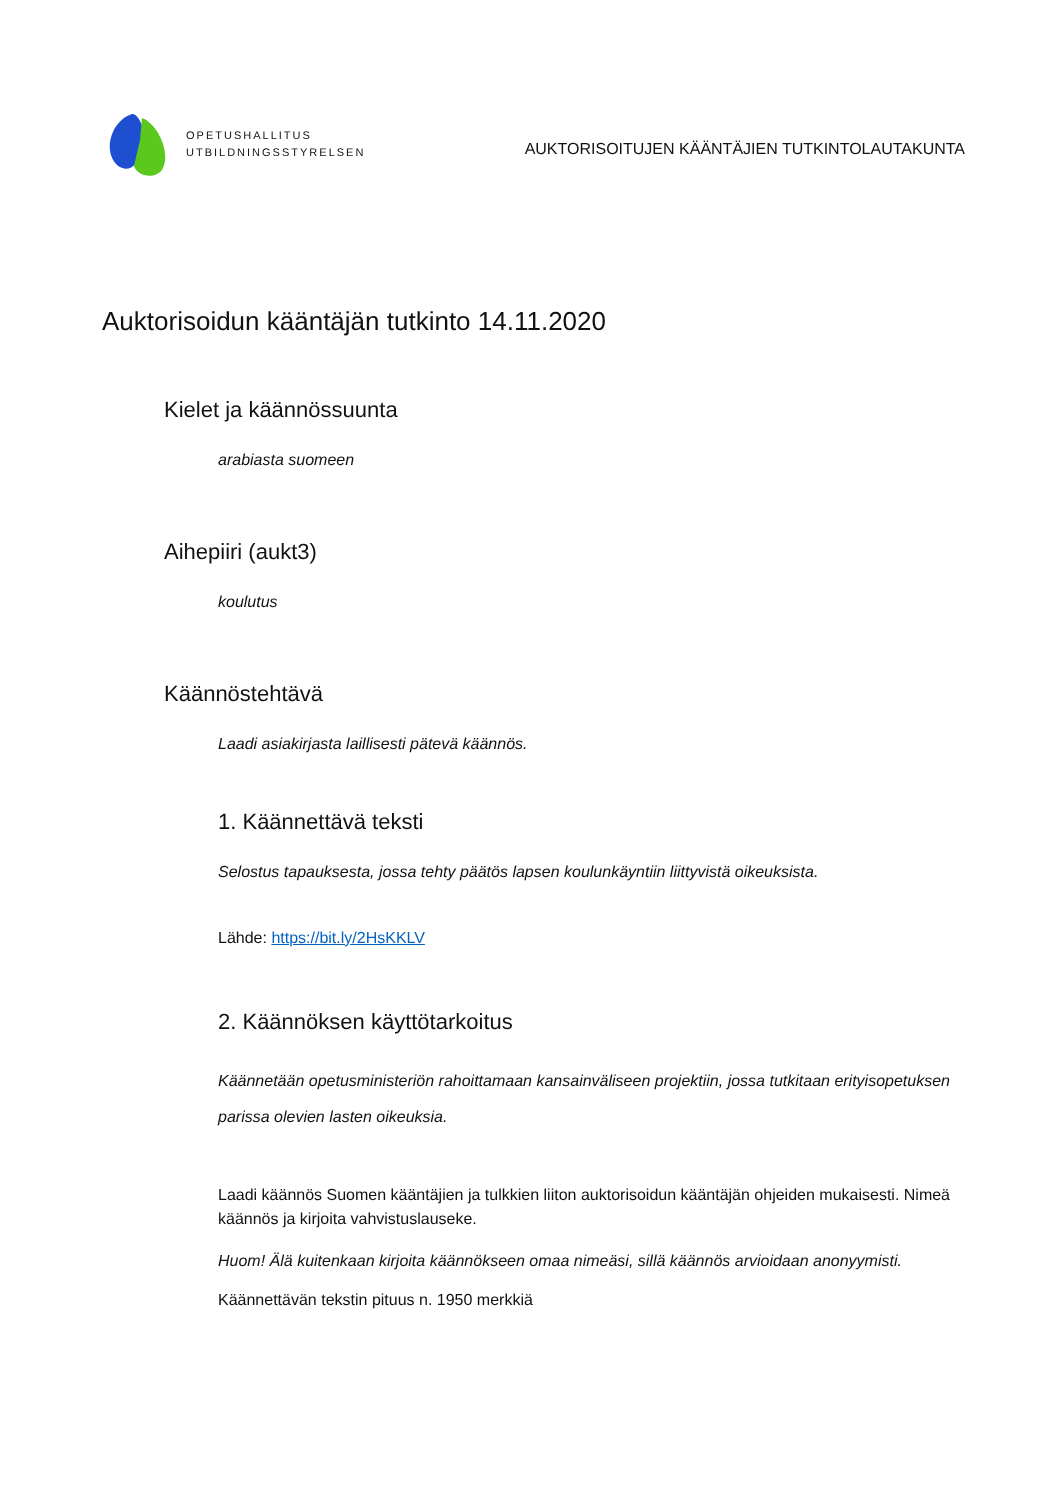OPETUSHALLITUS
UTBILDNINGSSTYRELSEN
AUKTORISOITUJEN KÄÄNTÄJIEN TUTKINTOLAUTAKUNTA
Auktorisoidun kääntäjän tutkinto 14.11.2020
Kielet ja käännössuunta
arabiasta suomeen
Aihepiiri (aukt3)
koulutus
Käännöstehtävä
Laadi asiakirjasta laillisesti pätevä käännös.
1. Käännettävä teksti
Selostus tapauksesta, jossa tehty päätös lapsen koulunkäyntiin liittyvistä oikeuksista.
Lähde: https://bit.ly/2HsKKLV
2. Käännöksen käyttötarkoitus
Käännetään opetusministeriön rahoittamaan kansainväliseen projektiin, jossa tutkitaan erityisopetuksen parissa olevien lasten oikeuksia.
Laadi käännös Suomen kääntäjien ja tulkkien liiton auktorisoidun kääntäjän ohjeiden mukaisesti. Nimeä käännös ja kirjoita vahvistuslauseke.
Huom! Älä kuitenkaan kirjoita käännökseen omaa nimeäsi, sillä käännös arvioidaan anonyymisti.
Käännettävän tekstin pituus n. 1950 merkkiä